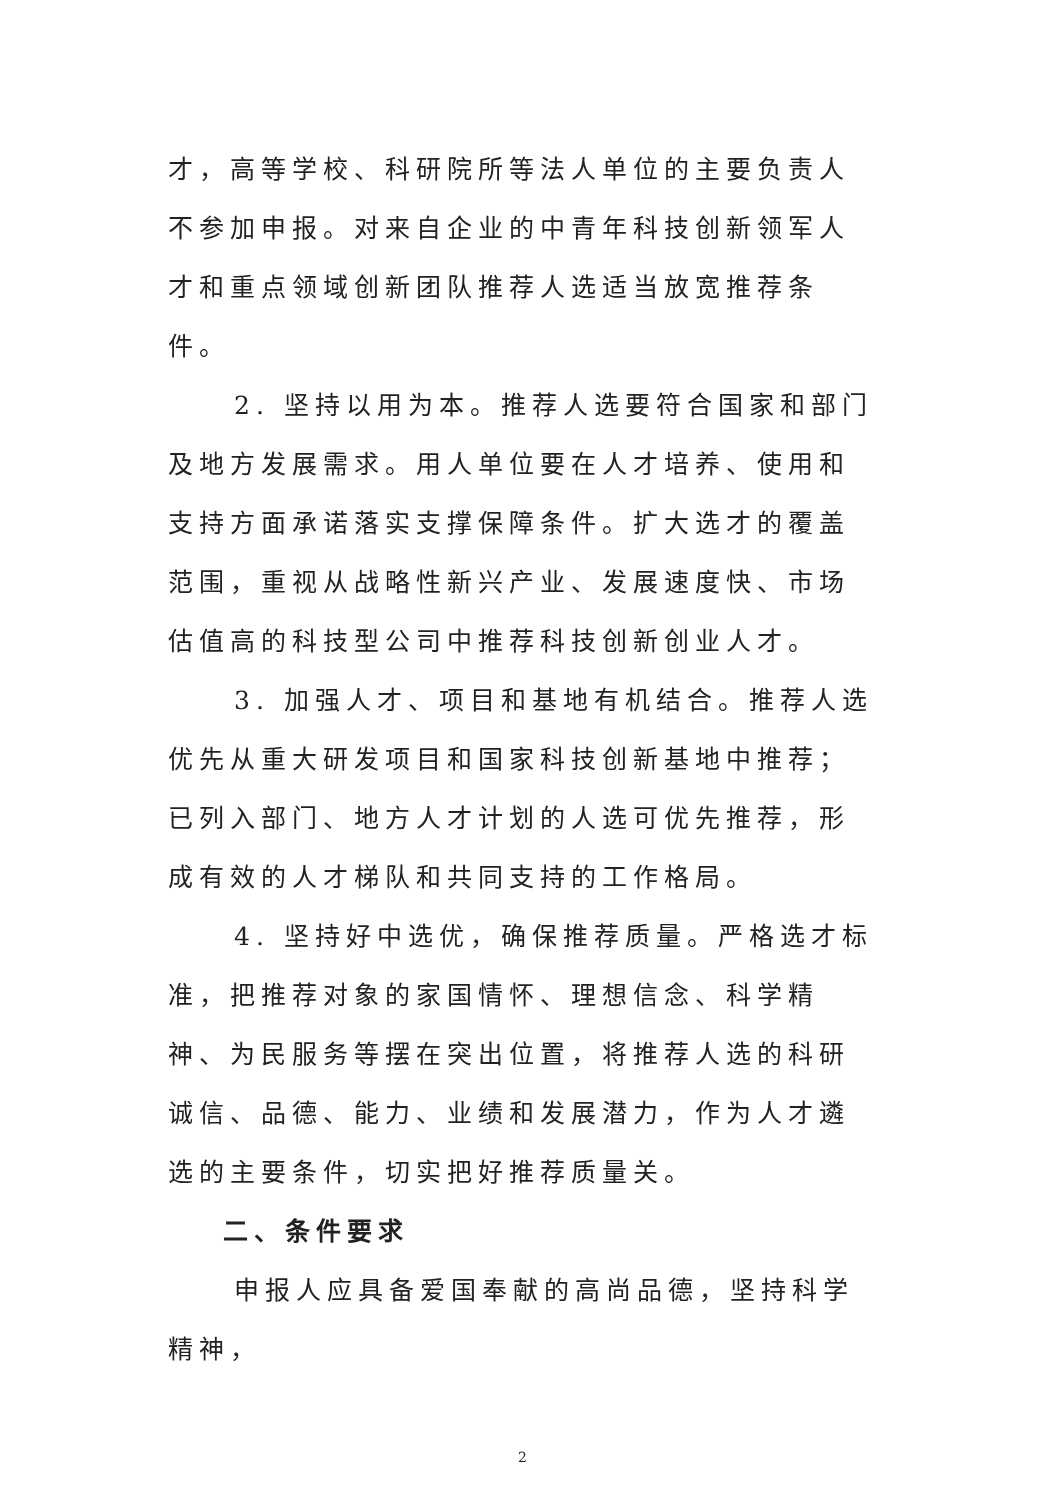才，高等学校、科研院所等法人单位的主要负责人不参加申报。对来自企业的中青年科技创新领军人才和重点领域创新团队推荐人选适当放宽推荐条件。
2. 坚持以用为本。推荐人选要符合国家和部门及地方发展需求。用人单位要在人才培养、使用和支持方面承诺落实支撑保障条件。扩大选才的覆盖范围，重视从战略性新兴产业、发展速度快、市场估值高的科技型公司中推荐科技创新创业人才。
3. 加强人才、项目和基地有机结合。推荐人选优先从重大研发项目和国家科技创新基地中推荐；已列入部门、地方人才计划的人选可优先推荐，形成有效的人才梯队和共同支持的工作格局。
4. 坚持好中选优，确保推荐质量。严格选才标准，把推荐对象的家国情怀、理想信念、科学精神、为民服务等摆在突出位置，将推荐人选的科研诚信、品德、能力、业绩和发展潜力，作为人才遴选的主要条件，切实把好推荐质量关。
二、条件要求
申报人应具备爱国奉献的高尚品德，坚持科学精神，
2